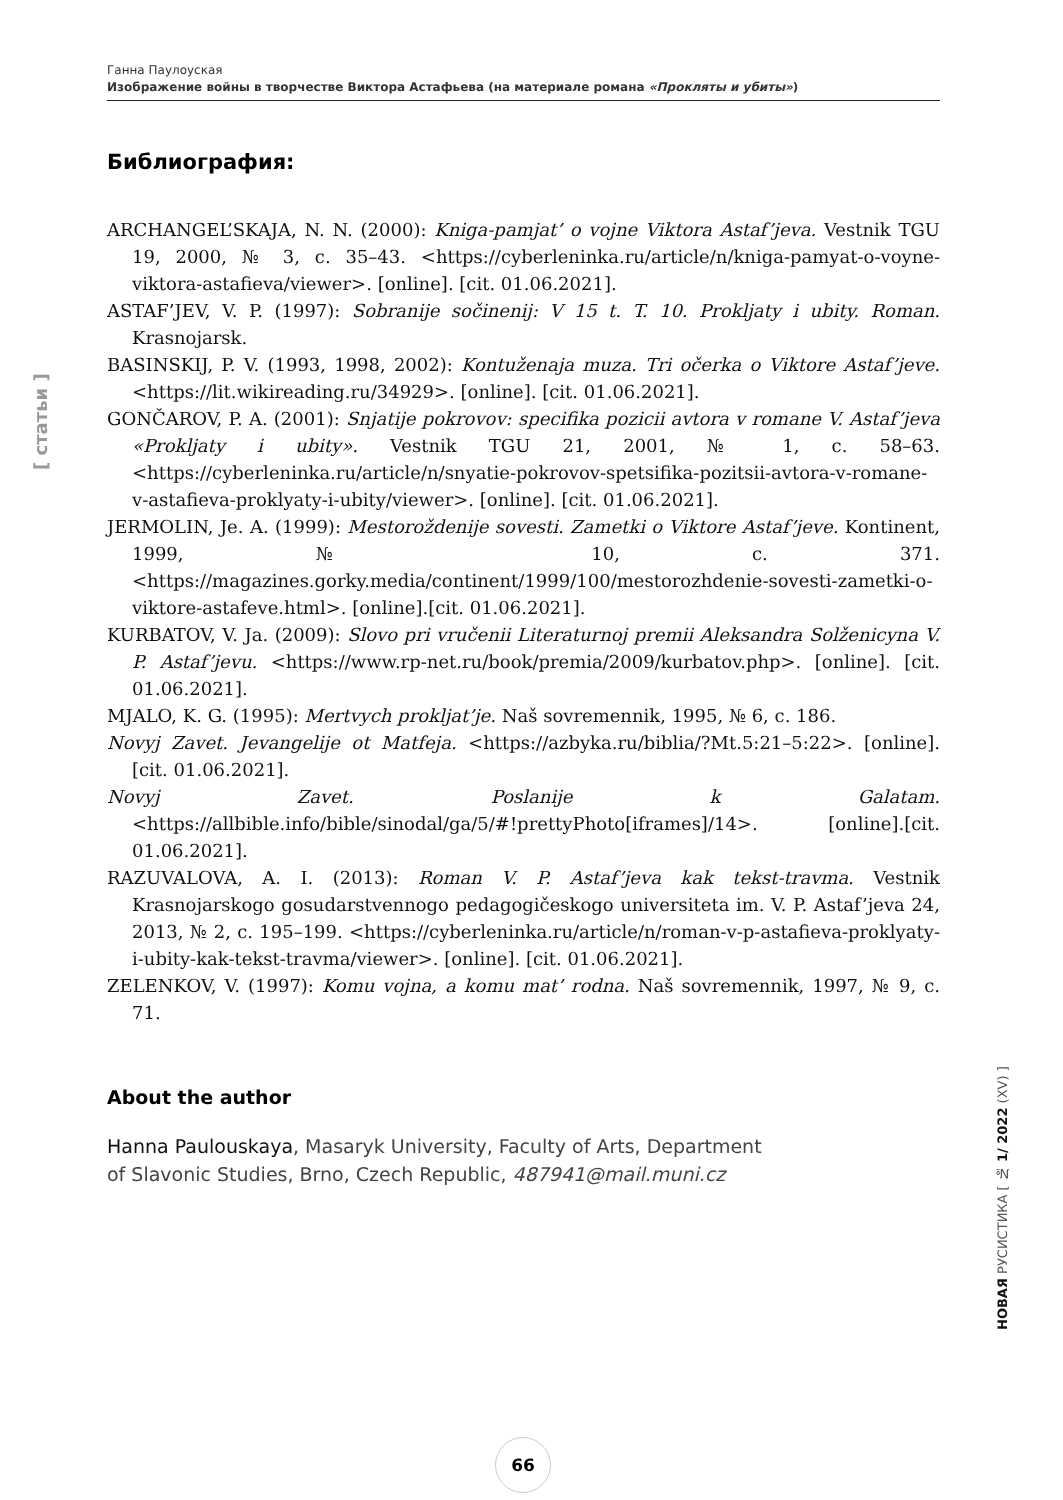Ганна Паулоуская
Изображение войны в творчестве Виктора Астафьева (на материале романа «Прокляты и убиты»)
[ статьи ]
Библиография:
ARCHANGEL’SKAJA, N. N. (2000): Kniga-pamjat’ o vojne Viktora Astaf’jeva. Vestnik TGU 19, 2000, № 3, c. 35–43. <https://cyberleninka.ru/article/n/kniga-pamyat-o-voyne-viktora-astafieva/viewer>. [online]. [cit. 01.06.2021].
ASTAF’JEV, V. P. (1997): Sobranije sočinenij: V 15 t. T. 10. Prokljaty i ubity. Roman. Krasnojarsk.
BASINSKIJ, P. V. (1993, 1998, 2002): Kontuženaja muza. Tri očerka o Viktore Astaf’jeve. <https://lit.wikireading.ru/34929>. [online]. [cit. 01.06.2021].
GONČAROV, P. A. (2001): Snjatije pokrovov: specifika pozicii avtora v romane V. Astaf’jeva «Prokljaty i ubity». Vestnik TGU 21, 2001, № 1, c. 58–63. <https://cyberleninka.ru/article/n/snyatie-pokrovov-spetsifika-pozitsii-avtora-v-romane-v-astafieva-proklyaty-i-ubity/viewer>. [online]. [cit. 01.06.2021].
JERMOLIN, Je. A. (1999): Mestoroždenije sovesti. Zametki o Viktore Astaf’jeve. Kontinent, 1999, № 10, c. 371. <https://magazines.gorky.media/continent/1999/100/mestorozhdenie-sovesti-zametki-o-viktore-astafeve.html>. [online].[cit. 01.06.2021].
KURBATOV, V. Ja. (2009): Slovo pri vručenii Literaturnoj premii Aleksandra Solženicyna V. P. Astaf’jevu. <https://www.rp-net.ru/book/premia/2009/kurbatov.php>. [online]. [cit. 01.06.2021].
MJALO, K. G. (1995): Mertvych prokljat’je. Naš sovremennik, 1995, № 6, c. 186.
Novyj Zavet. Jevangelije ot Matfeja. <https://azbyka.ru/biblia/?Mt.5:21–5:22>. [online]. [cit. 01.06.2021].
Novyj Zavet. Poslanije k Galatam. <https://allbible.info/bible/sinodal/ga/5/#!prettyPhoto[iframes]/14>. [online].[cit. 01.06.2021].
RAZUVALOVA, A. I. (2013): Roman V. P. Astaf’jeva kak tekst-travma. Vestnik Krasnojarskogo gosudarstvennogo pedagogičeskogo universiteta im. V. P. Astaf’jeva 24, 2013, № 2, c. 195–199. <https://cyberleninka.ru/article/n/roman-v-p-astafieva-proklyaty-i-ubity-kak-tekst-travma/viewer>. [online]. [cit. 01.06.2021].
ZELENKOV, V. (1997): Komu vojna, a komu mat’ rodna. Naš sovremennik, 1997, № 9, c. 71.
About the author
Hanna Paulouskaya, Masaryk University, Faculty of Arts, Department
of Slavonic Studies, Brno, Czech Republic, 487941@mail.muni.cz
НОВАЯ РУСИСТИКА [ № 1/ 2022 (XV) ]
66